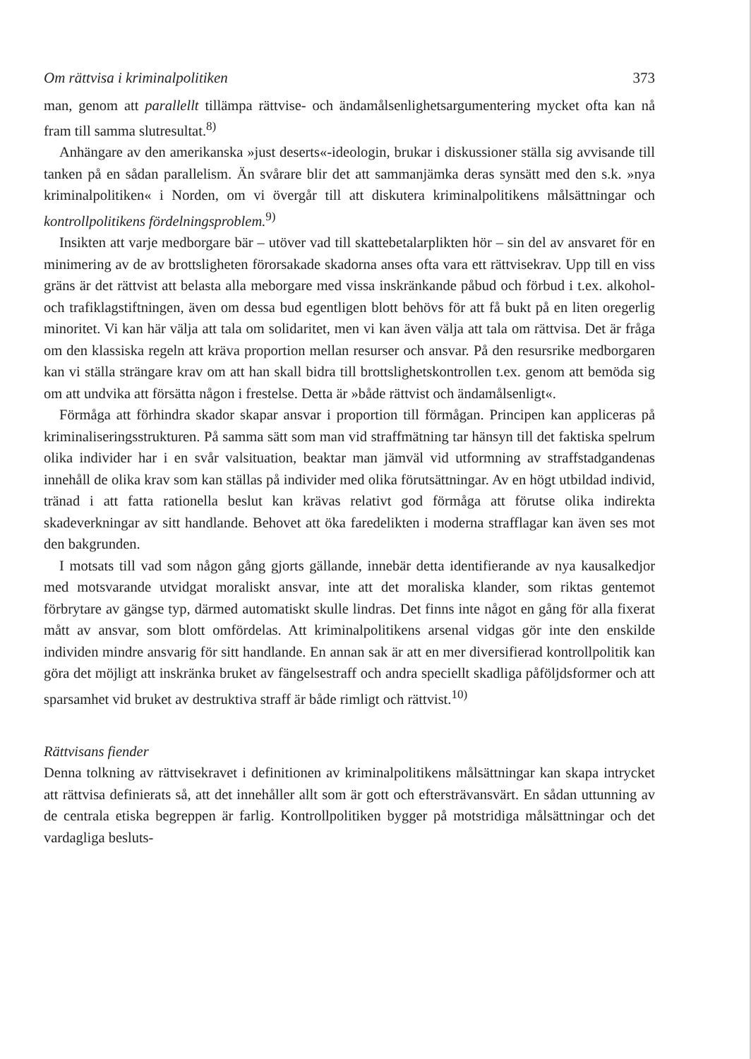Om rättvisa i kriminalpolitiken 373
man, genom att parallellt tillämpa rättvise- och ändamålsenlighetsargumentering mycket ofta kan nå fram till samma slutresultat.<sup>8)</sup>
Anhängare av den amerikanska »just deserts«-ideologin, brukar i diskussioner ställa sig avvisande till tanken på en sådan parallelism. Än svårare blir det att sammanjämka deras synsätt med den s.k. »nya kriminalpolitiken« i Norden, om vi övergår till att diskutera kriminalpolitikens målsättningar och kontrollpolitikens fördelningsproblem.<sup>9)</sup>
Insikten att varje medborgare bär – utöver vad till skattebetalarplikten hör – sin del av ansvaret för en minimering av de av brottsligheten förorsakade skadorna anses ofta vara ett rättvisekrav. Upp till en viss gräns är det rättvist att belasta alla meborgare med vissa inskränkande påbud och förbud i t.ex. alkohol- och trafiklagstiftningen, även om dessa bud egentligen blott behövs för att få bukt på en liten oregerlig minoritet. Vi kan här välja att tala om solidaritet, men vi kan även välja att tala om rättvisa. Det är fråga om den klassiska regeln att kräva proportion mellan resurser och ansvar. På den resursrike medborgaren kan vi ställa strängare krav om att han skall bidra till brottslighetskontrollen t.ex. genom att bemöda sig om att undvika att försätta någon i frestelse. Detta är »både rättvist och ändamålsenligt«.
Förmåga att förhindra skador skapar ansvar i proportion till förmågan. Principen kan appliceras på kriminaliseringsstrukturen. På samma sätt som man vid straffmätning tar hänsyn till det faktiska spelrum olika individer har i en svår valsituation, beaktar man jämväl vid utformning av straffstadgandenas innehåll de olika krav som kan ställas på individer med olika förutsättningar. Av en högt utbildad individ, tränad i att fatta rationella beslut kan krävas relativt god förmåga att förutse olika indirekta skadeverkningar av sitt handlande. Behovet att öka faredelikten i moderna strafflagar kan även ses mot den bakgrunden.
I motsats till vad som någon gång gjorts gällande, innebär detta identifierande av nya kausalkedjor med motsvarande utvidgat moraliskt ansvar, inte att det moraliska klander, som riktas gentemot förbrytare av gängse typ, därmed automatiskt skulle lindras. Det finns inte något en gång för alla fixerat mått av ansvar, som blott omfördelas. Att kriminalpolitikens arsenal vidgas gör inte den enskilde individen mindre ansvarig för sitt handlande. En annan sak är att en mer diversifierad kontrollpolitik kan göra det möjligt att inskränka bruket av fängelsestraff och andra speciellt skadliga påföljdsformer och att sparsamhet vid bruket av destruktiva straff är både rimligt och rättvist.<sup>10)</sup>
Rättvisans fiender
Denna tolkning av rättvisekravet i definitionen av kriminalpolitikens målsättningar kan skapa intrycket att rättvisa definierats så, att det innehåller allt som är gott och eftersträvansvärt. En sådan uttunning av de centrala etiska begreppen är farlig. Kontrollpolitiken bygger på motstridiga målsättningar och det vardagliga besluts-